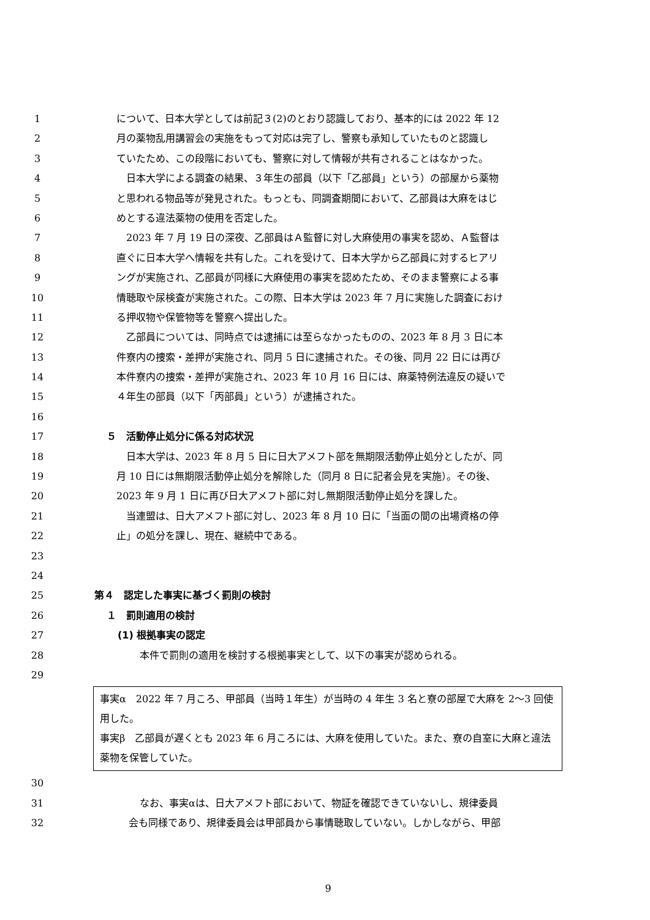1 について、日本大学としては前記３(2)のとおり認識しており、基本的には 2022 年 12
2 月の薬物乱用講習会の実施をもって対応は完了し、警察も承知していたものと認識し
3 ていたため、この段階においても、警察に対して情報が共有されることはなかった。
4　日本大学による調査の結果、３年生の部員（以下「乙部員」という）の部屋から薬物
5 と思われる物品等が発見された。もっとも、同調査期間において、乙部員は大麻をはじ
6 めとする違法薬物の使用を否定した。
7　2023 年 7 月 19 日の深夜、乙部員はＡ監督に対し大麻使用の事実を認め、Ａ監督は
8 直ぐに日本大学へ情報を共有した。これを受けて、日本大学から乙部員に対するヒアリ
9 ングが実施され、乙部員が同様に大麻使用の事実を認めたため、そのまま警察による事
10 情聴取や尿検査が実施された。この際、日本大学は 2023 年 7 月に実施した調査におけ
11 る押収物や保管物等を警察へ提出した。
12　乙部員については、同時点では逮捕には至らなかったものの、2023 年 8 月 3 日に本
13 件寮内の捜索・差押が実施され、同月 5 日に逮捕された。その後、同月 22 日には再び
14 本件寮内の捜索・差押が実施され、2023 年 10 月 16 日には、麻薬特例法違反の疑いで
15 ４年生の部員（以下「丙部員」という）が逮捕された。
16
17 ５　活動停止処分に係る対応状況
18　日本大学は、2023 年 8 月 5 日に日大アメフト部を無期限活動停止処分としたが、同
19 月 10 日には無期限活動停止処分を解除した（同月 8 日に記者会見を実施）。その後、
20 2023 年 9 月 1 日に再び日大アメフト部に対し無期限活動停止処分を課した。
21　当連盟は、日大アメフト部に対し、2023 年 8 月 10 日に「当面の間の出場資格の停
22 止」の処分を課し、現在、継続中である。
23
24
25 第４　認定した事実に基づく罰則の検討
26 １　罰則適用の検討
27 (1) 根拠事実の認定
28 本件で罰則の適用を検討する根拠事実として、以下の事実が認められる。
29
事実α　2022 年 7 月ころ、甲部員（当時１年生）が当時の 4 年生 3 名と寮の部屋で大麻を 2～3 回使用した。
事実β　乙部員が遅くとも 2023 年 6 月ころには、大麻を使用していた。また、寮の自室に大麻と違法薬物を保管していた。
30
31 なお、事実αは、日大アメフト部において、物証を確認できていないし、規律委員
32 会も同様であり、規律委員会は甲部員から事情聴取していない。しかしながら、甲部
9